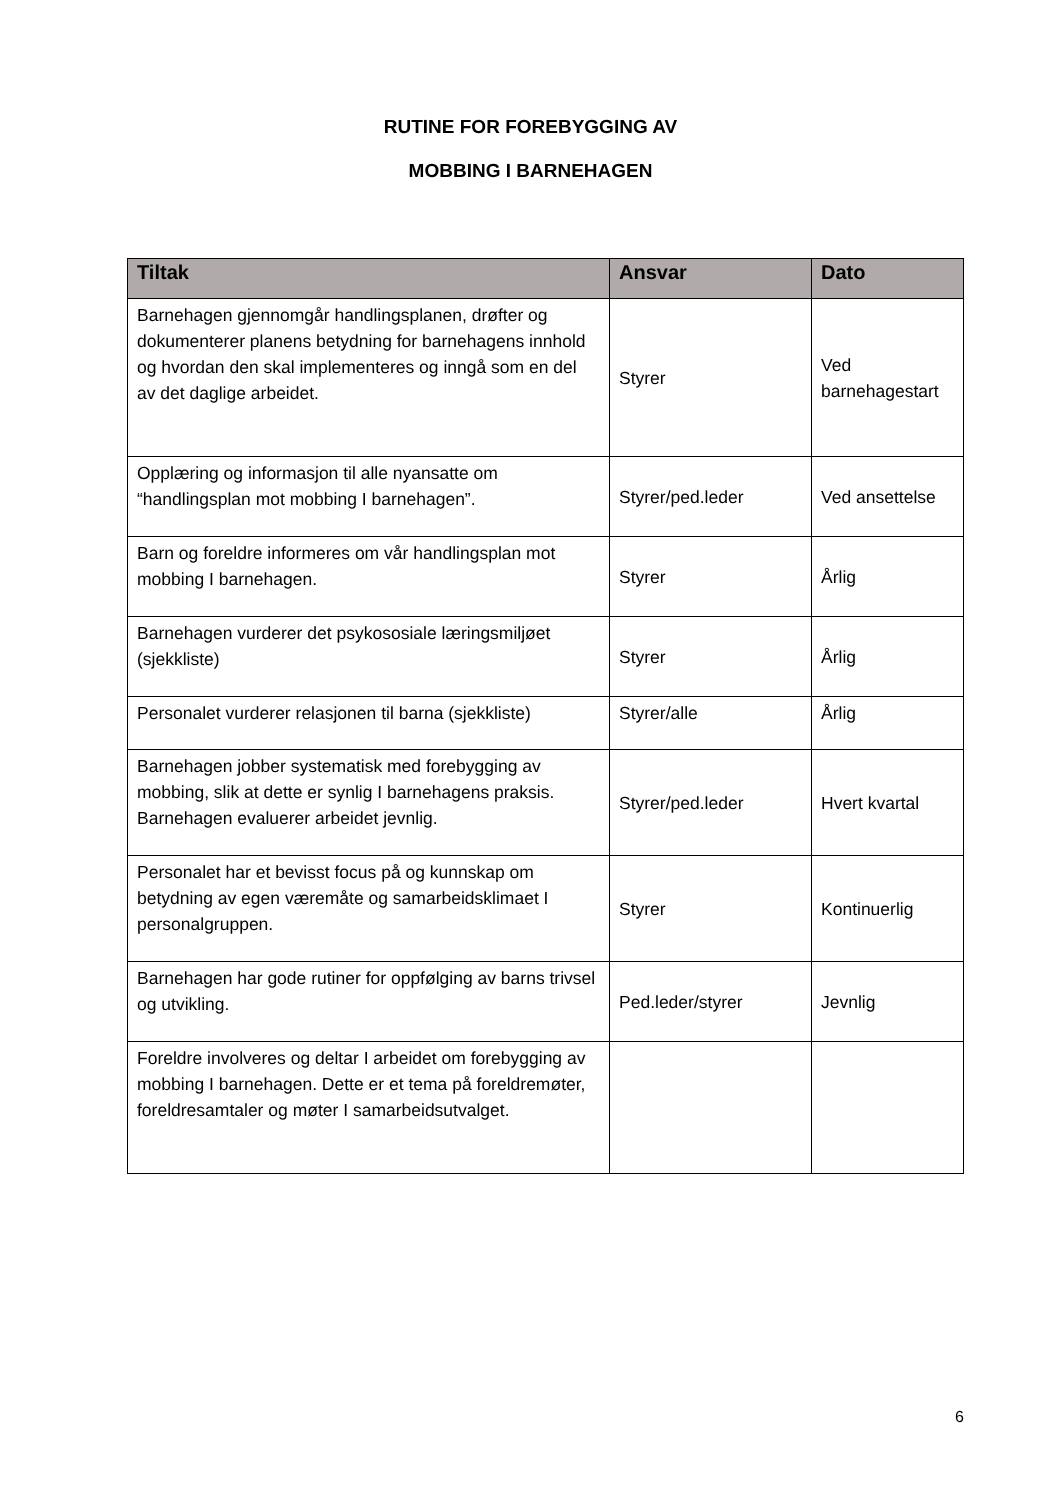RUTINE FOR FOREBYGGING AV
MOBBING I BARNEHAGEN
| Tiltak | Ansvar | Dato |
| --- | --- | --- |
| Barnehagen gjennomgår handlingsplanen, drøfter og dokumenterer planens betydning for barnehagens innhold og hvordan den skal implementeres og inngå som en del av det daglige arbeidet. | Styrer | Ved barnehagestart |
| Opplæring og informasjon til alle nyansatte om “handlingsplan mot mobbing I barnehagen”. | Styrer/ped.leder | Ved ansettelse |
| Barn og foreldre informeres om vår handlingsplan mot mobbing I barnehagen. | Styrer | Årlig |
| Barnehagen vurderer det psykososiale læringsmiljøet (sjekkliste) | Styrer | Årlig |
| Personalet vurderer relasjonen til barna (sjekkliste) | Styrer/alle | Årlig |
| Barnehagen jobber systematisk med forebygging av mobbing, slik at dette er synlig I barnehagens praksis. Barnehagen evaluerer arbeidet jevnlig. | Styrer/ped.leder | Hvert kvartal |
| Personalet har et bevisst focus på og kunnskap om betydning av egen væremåte og samarbeidsklimaet I personalgruppen. | Styrer | Kontinuerlig |
| Barnehagen har gode rutiner for oppfølging av barns trivsel og utvikling. | Ped.leder/styrer | Jevnlig |
| Foreldre involveres og deltar I arbeidet om forebygging av mobbing I barnehagen. Dette er et tema på foreldremøter, foreldresamtaler og møter I samarbeidsutvalget. | | |
6